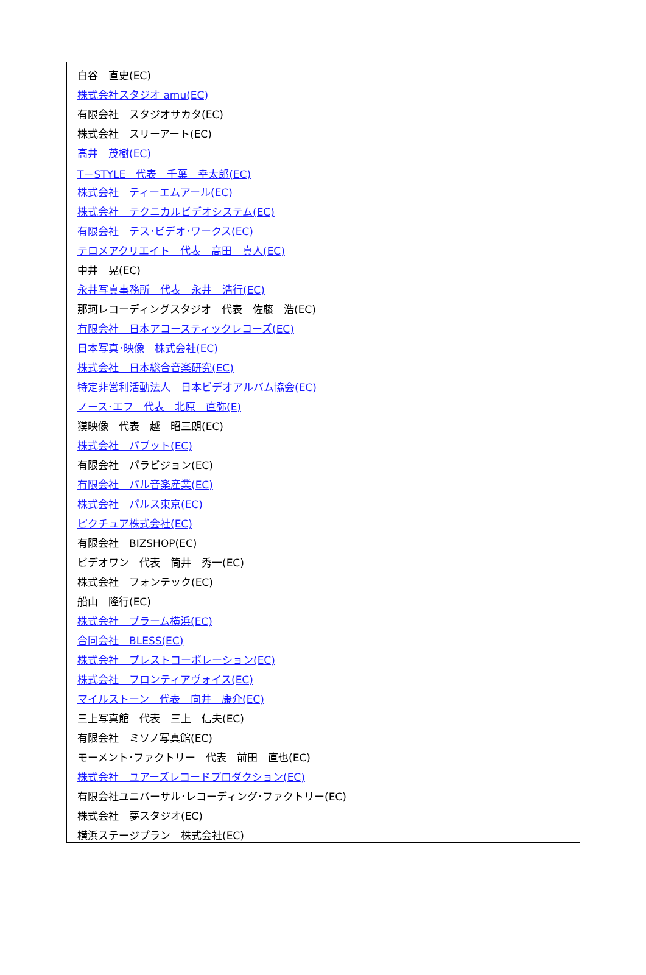| 白谷 直史(EC) |
| 株式会社スタジオ amu(EC) |
| 有限会社 スタジオサカタ(EC) |
| 株式会社 スリーアート(EC) |
| 高井 茂樹(EC) |
| T－STYLE 代表 千葉 幸太郎(EC) |
| 株式会社 ティーエムアール(EC) |
| 株式会社 テクニカルビデオシステム(EC) |
| 有限会社 テス･ビデオ･ワークス(EC) |
| テロメアクリエイト 代表 高田 真人(EC) |
| 中井 晃(EC) |
| 永井写真事務所 代表 永井 浩行(EC) |
| 那珂レコーディングスタジオ 代表 佐藤 浩(EC) |
| 有限会社 日本アコースティックレコーズ(EC) |
| 日本写真･映像 株式会社(EC) |
| 株式会社 日本総合音楽研究(EC) |
| 特定非営利活動法人 日本ビデオアルバム協会(EC) |
| ノース･エフ 代表 北原 直弥(E) |
| 獏映像 代表 越 昭三朗(EC) |
| 株式会社 パブット(EC) |
| 有限会社 パラビジョン(EC) |
| 有限会社 パル音楽産業(EC) |
| 株式会社 パルス東京(EC) |
| ピクチュア株式会社(EC) |
| 有限会社 BIZSHOP(EC) |
| ビデオワン 代表 筒井 秀一(EC) |
| 株式会社 フォンテック(EC) |
| 船山 隆行(EC) |
| 株式会社 プラーム横浜(EC) |
| 合同会社 BLESS(EC) |
| 株式会社 プレストコーポレーション(EC) |
| 株式会社 フロンティアヴォイス(EC) |
| マイルストーン 代表 向井 康介(EC) |
| 三上写真館 代表 三上 信夫(EC) |
| 有限会社 ミソノ写真館(EC) |
| モーメント･ファクトリー 代表 前田 直也(EC) |
| 株式会社 ユアーズレコードプロダクション(EC) |
| 有限会社ユニバーサル･レコーディング･ファクトリー(EC) |
| 株式会社 夢スタジオ(EC) |
| 横浜ステージプラン 株式会社(EC) |